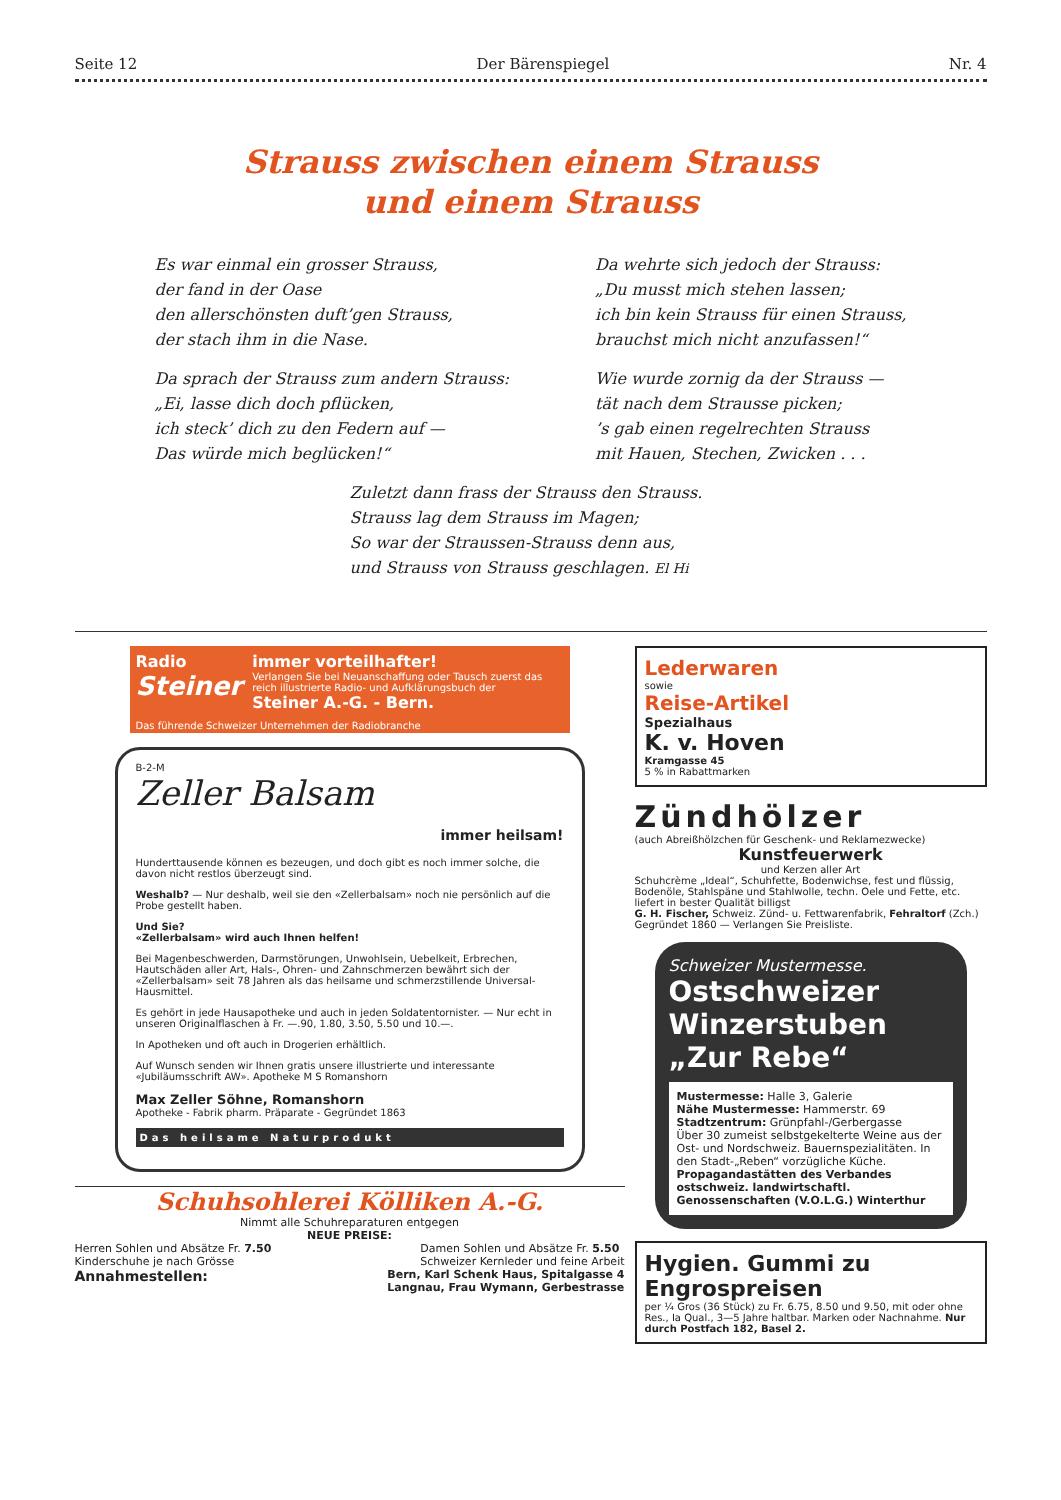Seite 12 Der Bärenspiegel Nr. 4
Strauss zwischen einem Strauss
und einem Strauss
Es war einmal ein grosser Strauss,
der fand in der Oase
den allerschönsten duft’gen Strauss,
der stach ihm in die Nase.
Da sprach der Strauss zum andern Strauss:
„Ei, lasse dich doch pflücken,
ich steck’ dich zu den Federn auf —
Das würde mich beglücken!“
Da wehrte sich jedoch der Strauss:
„Du musst mich stehen lassen;
ich bin kein Strauss für einen Strauss,
brauchst mich nicht anzufassen!“
Wie wurde zornig da der Strauss —
tät nach dem Strausse picken;
’s gab einen regelrechten Strauss
mit Hauen, Stechen, Zwicken . . .
Zuletzt dann frass der Strauss den Strauss.
Strauss lag dem Strauss im Magen;
So war der Straussen-Strauss denn aus,
und Strauss von Strauss geschlagen. El Hi
Radio
Steiner
immer vorteilhafter!
Verlangen Sie bei Neuanschaffung oder Tausch zuerst das reich illustrierte Radio- und Aufklärungsbuch der
Steiner A.-G. - Bern.
Das führende Schweizer Unternehmen der Radiobranche
B-2-M
Zeller Balsam
immer heilsam!
Hunderttausende können es bezeugen, und doch gibt es noch immer solche, die davon nicht restlos überzeugt sind.
Weshalb? — Nur deshalb, weil sie den «Zellerbalsam» noch nie persönlich auf die Probe gestellt haben.
Und Sie?
«Zellerbalsam» wird auch Ihnen helfen!
Bei Magenbeschwerden, Darmstörungen, Unwohlsein, Uebelkeit, Erbrechen, Hautschäden aller Art, Hals-, Ohren- und Zahnschmerzen bewährt sich der «Zellerbalsam» seit 78 Jahren als das heilsame und schmerzstillende Universal-Hausmittel.
Es gehört in jede Hausapotheke und auch in jeden Soldatentornister. — Nur echt in unseren Originalflaschen à Fr. —.90, 1.80, 3.50, 5.50 und 10.—.
In Apotheken und oft auch in Drogerien erhältlich.
Auf Wunsch senden wir Ihnen gratis unsere illustrierte und interessante «Jubiläumsschrift AW». Apotheke M S Romanshorn
Max Zeller Söhne, Romanshorn
Apotheke - Fabrik pharm. Präparate - Gegründet 1863
Das heilsame Naturprodukt
Schuhsohlerei Kölliken A.-G.
Nimmt alle Schuhreparaturen entgegen
NEUE PREISE:
Herren Sohlen und Absätze Fr. 7.50
Kinderschuhe je nach Grösse Damen Sohlen und Absätze Fr. 5.50
Schweizer Kernleder und feine Arbeit
Annahmestellen: Bern, Karl Schenk Haus, Spitalgasse 4
Langnau, Frau Wymann, Gerbestrasse
Lederwaren
sowie
Reise-Artikel
Spezialhaus
K. v. Hoven
Kramgasse 45
5 % in Rabattmarken
Zündhölzer
(auch Abreißhölzchen für Geschenk- und Reklamezwecke)
Kunstfeuerwerk
und Kerzen aller Art
Schuhcrème „Ideal“, Schuhfette, Bodenwichse, fest und flüssig, Bodenöle, Stahlspäne und Stahlwolle, techn. Oele und Fette, etc. liefert in bester Qualität billigst
G. H. Fischer, Schweiz. Zünd- u. Fettwarenfabrik, Fehraltorf (Zch.)
Gegründet 1860 — Verlangen Sie Preisliste.
Schweizer Mustermesse.
Ostschweizer Winzerstuben „Zur Rebe“
Mustermesse: Halle 3, Galerie
Nähe Mustermesse: Hammerstr. 69
Stadtzentrum: Grünpfahl-/Gerbergasse
Über 30 zumeist selbstgekelterte Weine aus der Ost- und Nordschweiz. Bauernspezialitäten. In den Stadt-„Reben“ vorzügliche Küche.
Propagandastätten des Verbandes ostschweiz. landwirtschaftl. Genossenschaften (V.O.L.G.) Winterthur
Hygien. Gummi zu Engrospreisen
per ¼ Gros (36 Stück) zu Fr. 6.75, 8.50 und 9.50, mit oder ohne Res., Ia Qual., 3—5 Jahre haltbar. Marken oder Nachnahme. Nur durch Postfach 182, Basel 2.